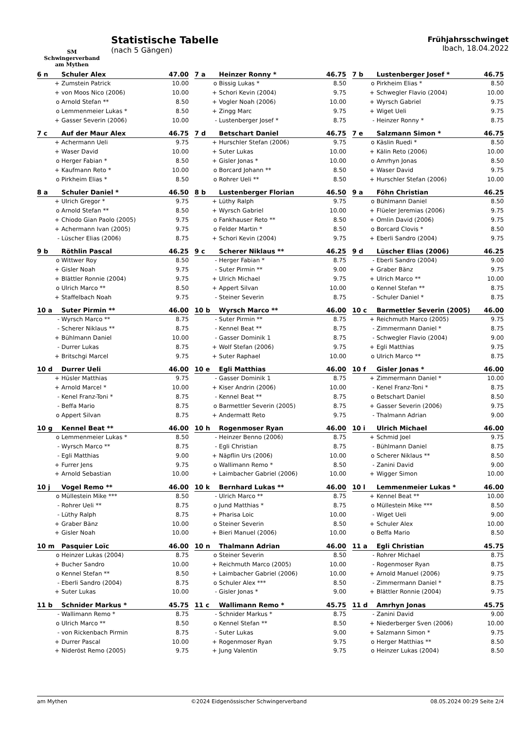SM
Schwingerverband
am Mythen
Statistische Tabelle
(nach 5 Gängen)
Frühjahrsschwinget
Ibach, 18.04.2022
| 6 n | Schuler Alex | 47.00 |
| --- | --- | --- |
| + | Zumstein Patrick | 10.00 |
| + | von Moos Nico (2006) | 10.00 |
| o | Arnold Stefan ** | 8.50 |
| o | Lemmenmeier Lukas * | 8.50 |
| + | Gasser Severin (2006) | 10.00 |
| 7 a | Heinzer Ronny * | 46.75 |
| --- | --- | --- |
| o | Bissig Lukas * | 8.50 |
| + | Schori Kevin (2004) | 9.75 |
| + | Vogler Noah (2006) | 10.00 |
| + | Zingg Marc | 9.75 |
| - | Lustenberger Josef * | 8.75 |
| 7 b | Lustenberger Josef * | 46.75 |
| --- | --- | --- |
| o | Pirkheim Elias * | 8.50 |
| + | Schwegler Flavio (2004) | 10.00 |
| + | Wyrsch Gabriel | 9.75 |
| + | Wiget Ueli | 9.75 |
| - | Heinzer Ronny * | 8.75 |
| 7 c | Auf der Maur Alex | 46.75 |
| --- | --- | --- |
| + | Achermann Ueli | 9.75 |
| + | Waser David | 10.00 |
| o | Herger Fabian * | 8.50 |
| + | Kaufmann Reto * | 10.00 |
| o | Pirkheim Elias * | 8.50 |
| 7 d | Betschart Daniel | 46.75 |
| --- | --- | --- |
| + | Hurschler Stefan (2006) | 9.75 |
| + | Suter Lukas | 10.00 |
| + | Gisler Jonas * | 10.00 |
| o | Borcard Johann ** | 8.50 |
| o | Rohrer Ueli ** | 8.50 |
| 7 e | Salzmann Simon * | 46.75 |
| --- | --- | --- |
| o | Käslin Ruedi * | 8.50 |
| + | Kälin Reto (2006) | 10.00 |
| o | Amrhyn Jonas | 8.50 |
| + | Waser David | 9.75 |
| + | Hurschler Stefan (2006) | 10.00 |
| 8 a | Schuler Daniel * | 46.50 |
| --- | --- | --- |
| + | Ulrich Gregor * | 9.75 |
| o | Arnold Stefan ** | 8.50 |
| + | Chiodo Gian Paolo (2005) | 9.75 |
| + | Achermann Ivan (2005) | 9.75 |
| - | Lüscher Elias (2006) | 8.75 |
| 8 b | Lustenberger Florian | 46.50 |
| --- | --- | --- |
| + | Lüthy Ralph | 9.75 |
| + | Wyrsch Gabriel | 10.00 |
| o | Fankhauser Reto ** | 8.50 |
| o | Felder Martin * | 8.50 |
| + | Schori Kevin (2004) | 9.75 |
| 9 a | Föhn Christian | 46.25 |
| --- | --- | --- |
| o | Bühlmann Daniel | 8.50 |
| + | Flüeler Jeremias (2006) | 9.75 |
| + | Omlin David (2006) | 9.75 |
| o | Borcard Clovis * | 8.50 |
| + | Eberli Sandro (2004) | 9.75 |
| 9 b | Röthlin Pascal | 46.25 |
| --- | --- | --- |
| o | Wittwer Roy | 8.50 |
| + | Gisler Noah | 9.75 |
| + | Blättler Ronnie (2004) | 9.75 |
| o | Ulrich Marco ** | 8.50 |
| + | Staffelbach Noah | 9.75 |
| 9 c | Scherer Niklaus ** | 46.25 |
| --- | --- | --- |
| - | Herger Fabian * | 8.75 |
| - | Suter Pirmin ** | 9.00 |
| + | Ulrich Michael | 9.75 |
| + | Appert Silvan | 10.00 |
| - | Steiner Severin | 8.75 |
| 9 d | Lüscher Elias (2006) | 46.25 |
| --- | --- | --- |
| - | Eberli Sandro (2004) | 9.00 |
| + | Graber Bänz | 9.75 |
| + | Ulrich Marco ** | 10.00 |
| o | Kennel Stefan ** | 8.75 |
| - | Schuler Daniel * | 8.75 |
| 10 a | Suter Pirmin ** | 46.00 |
| --- | --- | --- |
| - | Wyrsch Marco ** | 8.75 |
| - | Scherer Niklaus ** | 8.75 |
| + | Bühlmann Daniel | 10.00 |
| - | Durrer Lukas | 8.75 |
| + | Britschgi Marcel | 9.75 |
| 10 b | Wyrsch Marco ** | 46.00 |
| --- | --- | --- |
| - | Suter Pirmin ** | 8.75 |
| - | Kennel Beat ** | 8.75 |
| - | Gasser Dominik 1 | 8.75 |
| + | Wolf Stefan (2006) | 9.75 |
| + | Suter Raphael | 10.00 |
| 10 c | Barmettler Severin (2005) | 46.00 |
| --- | --- | --- |
| + | Reichmuth Marco (2005) | 9.75 |
| - | Zimmermann Daniel * | 8.75 |
| - | Schwegler Flavio (2004) | 9.00 |
| + | Egli Matthias | 9.75 |
| o | Ulrich Marco ** | 8.75 |
| 10 d | Durrer Ueli | 46.00 |
| --- | --- | --- |
| + | Hüsler Matthias | 9.75 |
| + | Arnold Marcel * | 10.00 |
| - | Kenel Franz-Toni * | 8.75 |
| - | Beffa Mario | 8.75 |
| o | Appert Silvan | 8.75 |
| 10 e | Egli Matthias | 46.00 |
| --- | --- | --- |
| - | Gasser Dominik 1 | 8.75 |
| + | Kiser Andrin (2006) | 10.00 |
| - | Kennel Beat ** | 8.75 |
| o | Barmettler Severin (2005) | 8.75 |
| + | Andermatt Reto | 9.75 |
| 10 f | Gisler Jonas * | 46.00 |
| --- | --- | --- |
| + | Zimmermann Daniel * | 10.00 |
| - | Kenel Franz-Toni * | 8.75 |
| o | Betschart Daniel | 8.50 |
| + | Gasser Severin (2006) | 9.75 |
| - | Thalmann Adrian | 9.00 |
| 10 g | Kennel Beat ** | 46.00 |
| --- | --- | --- |
| o | Lemmenmeier Lukas * | 8.50 |
| - | Wyrsch Marco ** | 8.75 |
| - | Egli Matthias | 9.00 |
| + | Furrer Jens | 9.75 |
| + | Arnold Sebastian | 10.00 |
| 10 h | Rogenmoser Ryan | 46.00 |
| --- | --- | --- |
| - | Heinzer Benno (2006) | 8.75 |
| - | Egli Christian | 8.75 |
| + | Näpflin Urs (2006) | 10.00 |
| o | Wallimann Remo * | 8.50 |
| + | Laimbacher Gabriel (2006) | 10.00 |
| 10 i | Ulrich Michael | 46.00 |
| --- | --- | --- |
| + | Schmid Joel | 9.75 |
| - | Bühlmann Daniel | 8.75 |
| o | Scherer Niklaus ** | 8.50 |
| - | Zanini David | 9.00 |
| + | Wigger Simon | 10.00 |
| 10 j | Vogel Remo ** | 46.00 |
| --- | --- | --- |
| o | Müllestein Mike *** | 8.50 |
| - | Rohrer Ueli ** | 8.75 |
| - | Lüthy Ralph | 8.75 |
| + | Graber Bänz | 10.00 |
| + | Gisler Noah | 10.00 |
| 10 k | Bernhard Lukas ** | 46.00 |
| --- | --- | --- |
| - | Ulrich Marco ** | 8.75 |
| o | Jund Matthias * | 8.75 |
| + | Pharisa Loic | 10.00 |
| o | Steiner Severin | 8.50 |
| + | Bieri Manuel (2006) | 10.00 |
| 10 l | Lemmenmeier Lukas * | 46.00 |
| --- | --- | --- |
| + | Kennel Beat ** | 10.00 |
| o | Müllestein Mike *** | 8.50 |
| - | Wiget Ueli | 9.00 |
| + | Schuler Alex | 10.00 |
| o | Beffa Mario | 8.50 |
| 10 m | Pasquier Loïc | 46.00 |
| --- | --- | --- |
| o | Heinzer Lukas (2004) | 8.75 |
| + | Bucher Sandro | 10.00 |
| o | Kennel Stefan ** | 8.50 |
| - | Eberli Sandro (2004) | 8.75 |
| + | Suter Lukas | 10.00 |
| 10 n | Thalmann Adrian | 46.00 |
| --- | --- | --- |
| o | Steiner Severin | 8.50 |
| + | Reichmuth Marco (2005) | 10.00 |
| + | Laimbacher Gabriel (2006) | 10.00 |
| o | Schuler Alex *** | 8.50 |
| - | Gisler Jonas * | 9.00 |
| 11 a | Egli Christian | 45.75 |
| --- | --- | --- |
| - | Rohrer Michael | 8.75 |
| - | Rogenmoser Ryan | 8.75 |
| + | Arnold Manuel (2006) | 9.75 |
| - | Zimmermann Daniel * | 8.75 |
| + | Blättler Ronnie (2004) | 9.75 |
| 11 b | Schnider Markus * | 45.75 |
| --- | --- | --- |
| - | Wallimann Remo * | 8.75 |
| o | Ulrich Marco ** | 8.50 |
| - | von Rickenbach Pirmin | 8.75 |
| + | Durrer Pascal | 10.00 |
| + | Nideröst Remo (2005) | 9.75 |
| 11 c | Wallimann Remo * | 45.75 |
| --- | --- | --- |
| - | Schnider Markus * | 8.75 |
| o | Kennel Stefan ** | 8.50 |
| - | Suter Lukas | 9.00 |
| + | Rogenmoser Ryan | 9.75 |
| + | Jung Valentin | 9.75 |
| 11 d | Amrhyn Jonas | 45.75 |
| --- | --- | --- |
| - | Zanini David | 9.00 |
| + | Niederberger Sven (2006) | 10.00 |
| + | Salzmann Simon * | 9.75 |
| o | Herger Matthias ** | 8.50 |
| o | Heinzer Lukas (2004) | 8.50 |
am Mythen ©2024 Eidgenössischer Schwingerverband 08.05.2024 00:29 Seite 2/4